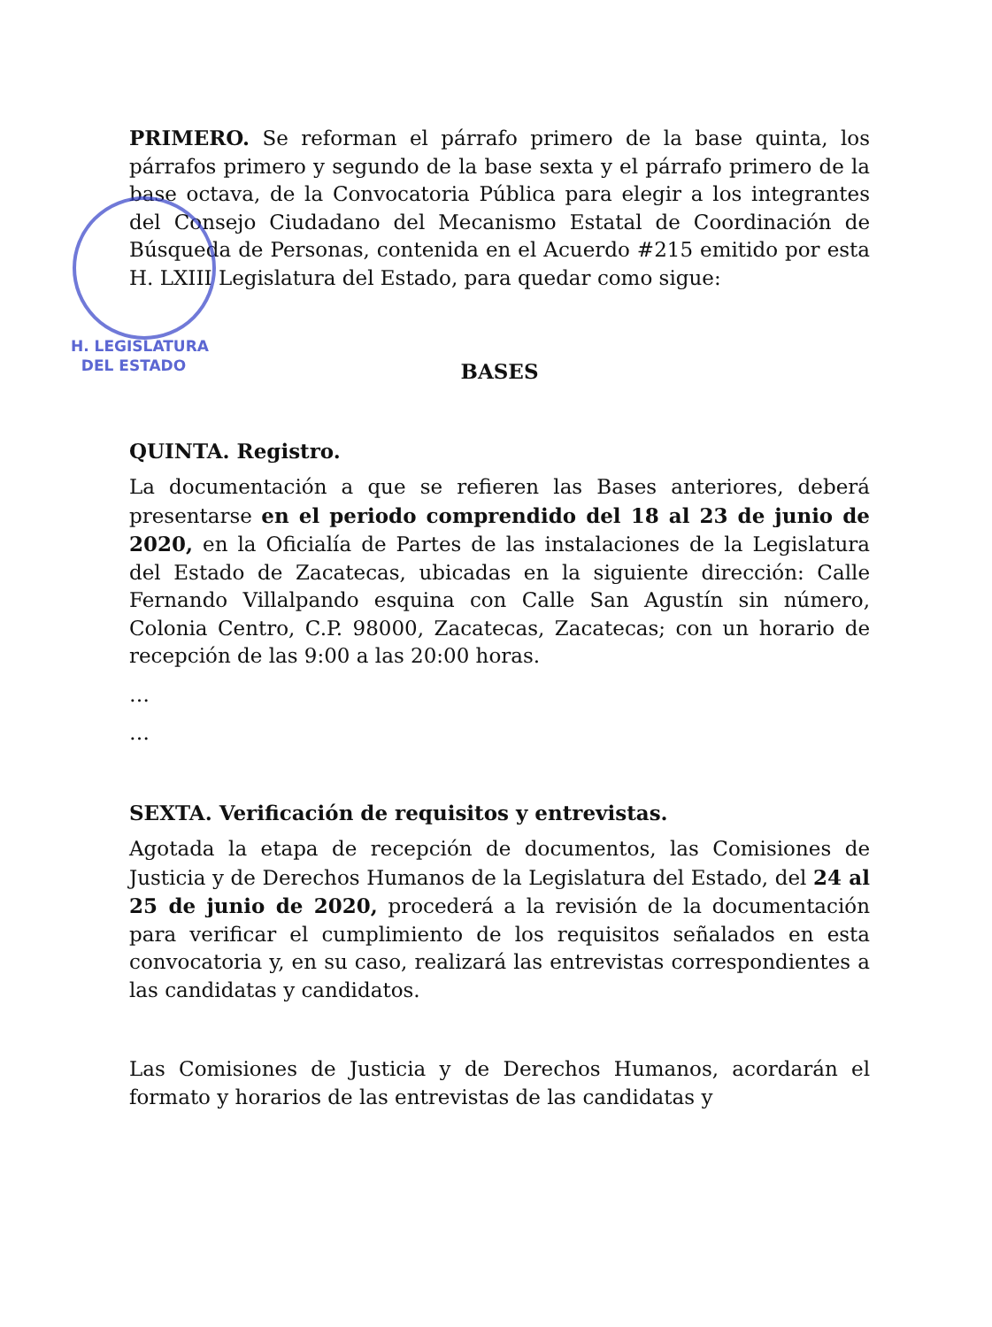H. LEGISLATURA
DEL ESTADO
PRIMERO. Se reforman el párrafo primero de la base quinta, los párrafos primero y segundo de la base sexta y el párrafo primero de la base octava, de la Convocatoria Pública para elegir a los integrantes del Consejo Ciudadano del Mecanismo Estatal de Coordinación de Búsqueda de Personas, contenida en el Acuerdo #215 emitido por esta H. LXIII Legislatura del Estado, para quedar como sigue:
BASES
QUINTA. Registro.
La documentación a que se refieren las Bases anteriores, deberá presentarse en el periodo comprendido del 18 al 23 de junio de 2020, en la Oficialía de Partes de las instalaciones de la Legislatura del Estado de Zacatecas, ubicadas en la siguiente dirección: Calle Fernando Villalpando esquina con Calle San Agustín sin número, Colonia Centro, C.P. 98000, Zacatecas, Zacatecas; con un horario de recepción de las 9:00 a las 20:00 horas.
…
…
SEXTA. Verificación de requisitos y entrevistas.
Agotada la etapa de recepción de documentos, las Comisiones de Justicia y de Derechos Humanos de la Legislatura del Estado, del 24 al 25 de junio de 2020, procederá a la revisión de la documentación para verificar el cumplimiento de los requisitos señalados en esta convocatoria y, en su caso, realizará las entrevistas correspondientes a las candidatas y candidatos.
Las Comisiones de Justicia y de Derechos Humanos, acordarán el formato y horarios de las entrevistas de las candidatas y